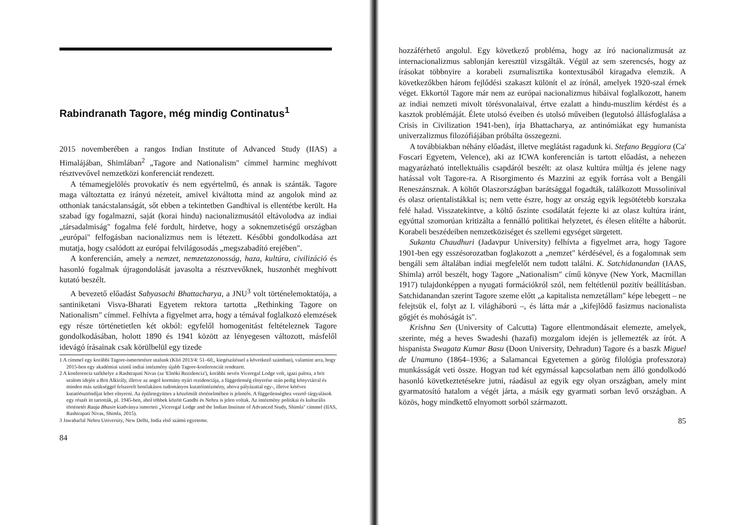Rabindranath Tagore, még mindig Continatus<sup>1</sup>
2015 novemberében a rangos Indian Institute of Advanced Study (IIAS) a Himalájában, Shimlában<sup>2</sup> „Tagore and Nationalism" címmel harminc meghívott résztvevővel nemzetközi konferenciát rendezett.
A témamegjelölés provokatív és nem egyértelmű, és annak is szánták. Tagore maga változtatta ez irányú nézeteit, amivel kiváltotta mind az angolok mind az otthoniak tanácstalanságát, sőt ebben a tekintetben Gandhival is ellentétbe került. Ha szabad így fogalmazni, saját (korai hindu) nacionalizmusától eltávolodva az indiai „társadalmiság" fogalma felé fordult, hirdetve, hogy a soknemzetiségű országban „európai" felfogásban nacionalizmus nem is létezett. Későbbi gondolkodása azt mutatja, hogy csalódott az európai felvilágosodás „megszabadító erejében".
A konferencián, amely a nemzet, nemzetazonosság, haza, kultúra, civilizáció és hasonló fogalmak újragondolását javasolta a résztvevőknek, huszonhét meghívott kutató beszélt.
A bevezető előadást Sabyasachi Bhattacharya, a JNU<sup>3</sup> volt történelemoktatója, a santiniketani Visva-Bharati Egyetem rektora tartotta „Rethinking Tagore on Nationalism" címmel. Felhívta a figyelmet arra, hogy a témával foglalkozó elemzések egy része történetietlen két okból: egyfelől homogenitást feltételeznek Tagore gondolkodásában, holott 1890 és 1941 között az lényegesen változott, másfelől idevágó írásainak csak körülbelül egy tizede
1 A címmel egy korábbi Tagore-ismertetésre utalunk (Klió 2013/4: 51–60,, kiegészítéssel a következő számban), valamint arra, hogy 2015-ben egy akadémiai szintű indiai intézmény újabb Tagore-konferenciát rendezett.
2 A konferencia székhelye a Rashtrapati Nivas (az 'Elnöki Rezidencia'), korábbi nevén Viceregal Lodge volt, igazi palota, a brit uralom idején a Brit Alkirály, illetve az angol kormány nyári rezidenciája, a függetlenség elnyerése után pedig könyvtárral és minden más szükséggel felszerelt bentlakásos tudományos kutatóintézmény, ahova pályázattal egy-, illetve kétéves kutatóösztöndíjat lehet elnyerni. Az épületegyüttes a közelmúlt történelmében is jelentős. A függetlenséghez vezető tárgyalások egy részét itt tartották, pl. 1945-ben, ahol többek között Gandhi és Nehru is jelen voltak. Az intézmény politikai és kulturális történetét Raaja Bhasin kiadványa ismerteti „Viceregal Lodge and the Indian Institute of Advanced Study, Shimla" címmel (IIAS, Rashtrapati Nivas, Shimla, 2015).
3 Jawaharlal Nehru University, New Delhi, India első számú egyeteme.
84
hozzáférhető angolul. Egy következő probléma, hogy az író nacionalizmusát az internacionalizmus sablonján keresztül vizsgálták. Végül az sem szerencsés, hogy az írásokat többnyire a korabeli zsurnalisztika kontextusából kiragadva elemzik. A következőkben három fejlődési szakaszt különít el az írónál, amelyek 1920-szal érnek véget. Ekkortól Tagore már nem az európai nacionalizmus hibáival foglalkozott, hanem az indiai nemzeti mivolt törésvonalaival, értve ezalatt a hindu-muszlim kérdést és a kasztok problémáját. Élete utolsó éveiben és utolsó műveiben (legutolsó állásfoglalása a Crisis in Civilization 1941-ben), írja Bhattacharya, az antinómiákat egy humanista univerzalizmus filozófiájában próbálta összegezni.
A továbbiakban néhány előadást, illetve meglátást ragadunk ki. Stefano Beggiora (Ca' Foscari Egyetem, Velence), aki az ICWA konferencián is tartott előadást, a nehezen magyarázható intellektuális csapdáról beszélt: az olasz kultúra múltja és jelene nagy hatással volt Tagore-ra. A Risorgimento és Mazzini az egyik forrása volt a Bengáli Reneszánsznak. A költőt Olaszországban barátsággal fogadták, találkozott Mussolinival és olasz orientalistákkal is; nem vette észre, hogy az ország egyik legsötétebb korszaka felé halad. Visszatekintve, a költő őszinte csodálatát fejezte ki az olasz kultúra iránt, egyúttal szomorúan kritizálta a fennálló politikai helyzetet, és élesen elítélte a háborút. Korabeli beszédeiben nemzetköziséget és szellemi egységet sürgetett.
Sukanta Chaudhuri (Jadavpur University) felhívta a figyelmet arra, hogy Tagore 1901-ben egy esszésorozatban foglakozott a „nemzet" kérdésével, és a fogalomnak sem bengáli sem általában indiai megfelelőt nem tudott találni. K. Satchidanandan (IAAS, Shimla) arról beszélt, hogy Tagore „Nationalism" című könyve (New York, Macmillan 1917) tulajdonképpen a nyugati formációkról szól, nem feltétlenül pozitív beállításban. Satchidanandan szerint Tagore szeme előtt „a kapitalista nemzetállam" képe lebegett – ne felejtsük el, folyt az I. világháború –, és látta már a „kifejlődő fasizmus nacionalista gőgjét és mohóságát is".
Krishna Sen (University of Calcutta) Tagore ellentmondásait elemezte, amelyek, szerinte, még a heves Swadeshi (hazafi) mozgalom idején is jellemezték az írót. A hispanista Swagata Kumar Basu (Doon University, Dehradun) Tagore és a baszk Miguel de Unamuno (1864–1936; a Salamancai Egyetemen a görög filológia professzora) munkásságát veti össze. Hogyan tud két egymással kapcsolatban nem álló gondolkodó hasonló következtetésekre jutni, ráadásul az egyik egy olyan országban, amely mint gyarmatosító hatalom a végét járta, a másik egy gyarmati sorban levő országban. A közös, hogy mindkettő elnyomott sorból származott.
85